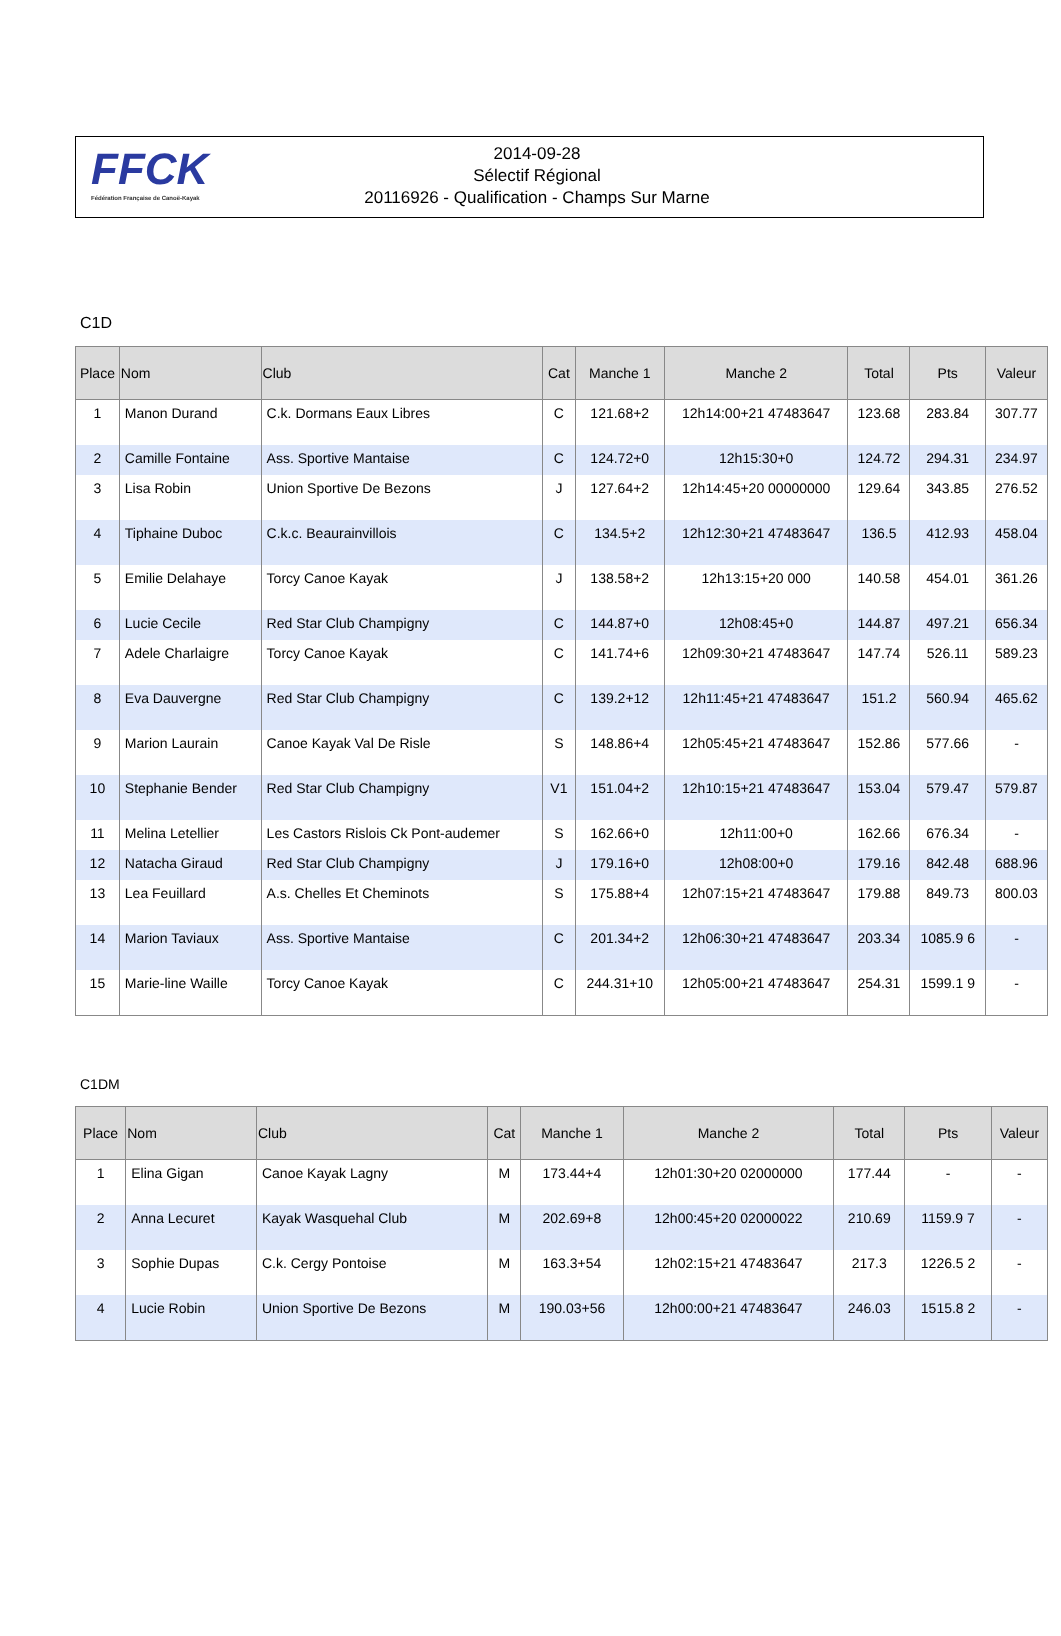FFCK
Fédération Française de Canoë-Kayak
2014-09-28
Sélectif Régional
20116926 - Qualification - Champs Sur Marne
C1D
| Place | Nom | Club | Cat | Manche 1 | Manche 2 | Total | Pts | Valeur |
| --- | --- | --- | --- | --- | --- | --- | --- | --- |
| 1 | Manon Durand | C.k. Dormans Eaux Libres | C | 121.68+2 | 12h14:00+21 47483647 | 123.68 | 283.84 | 307.77 |
| 2 | Camille Fontaine | Ass. Sportive Mantaise | C | 124.72+0 | 12h15:30+0 | 124.72 | 294.31 | 234.97 |
| 3 | Lisa Robin | Union Sportive De Bezons | J | 127.64+2 | 12h14:45+20 00000000 | 129.64 | 343.85 | 276.52 |
| 4 | Tiphaine Duboc | C.k.c. Beaurainvillois | C | 134.5+2 | 12h12:30+21 47483647 | 136.5 | 412.93 | 458.04 |
| 5 | Emilie Delahaye | Torcy Canoe Kayak | J | 138.58+2 | 12h13:15+20 000 | 140.58 | 454.01 | 361.26 |
| 6 | Lucie Cecile | Red Star Club Champigny | C | 144.87+0 | 12h08:45+0 | 144.87 | 497.21 | 656.34 |
| 7 | Adele Charlaigre | Torcy Canoe Kayak | C | 141.74+6 | 12h09:30+21 47483647 | 147.74 | 526.11 | 589.23 |
| 8 | Eva Dauvergne | Red Star Club Champigny | C | 139.2+12 | 12h11:45+21 47483647 | 151.2 | 560.94 | 465.62 |
| 9 | Marion Laurain | Canoe Kayak Val De Risle | S | 148.86+4 | 12h05:45+21 47483647 | 152.86 | 577.66 | - |
| 10 | Stephanie Bender | Red Star Club Champigny | V1 | 151.04+2 | 12h10:15+21 47483647 | 153.04 | 579.47 | 579.87 |
| 11 | Melina Letellier | Les Castors Rislois Ck Pont-audemer | S | 162.66+0 | 12h11:00+0 | 162.66 | 676.34 | - |
| 12 | Natacha Giraud | Red Star Club Champigny | J | 179.16+0 | 12h08:00+0 | 179.16 | 842.48 | 688.96 |
| 13 | Lea Feuillard | A.s. Chelles Et Cheminots | S | 175.88+4 | 12h07:15+21 47483647 | 179.88 | 849.73 | 800.03 |
| 14 | Marion Taviaux | Ass. Sportive Mantaise | C | 201.34+2 | 12h06:30+21 47483647 | 203.34 | 1085.9 6 | - |
| 15 | Marie-line Waille | Torcy Canoe Kayak | C | 244.31+10 | 12h05:00+21 47483647 | 254.31 | 1599.1 9 | - |
C1DM
| Place | Nom | Club | Cat | Manche 1 | Manche 2 | Total | Pts | Valeur |
| --- | --- | --- | --- | --- | --- | --- | --- | --- |
| 1 | Elina Gigan | Canoe Kayak Lagny | M | 173.44+4 | 12h01:30+20 02000000 | 177.44 | - | - |
| 2 | Anna Lecuret | Kayak Wasquehal Club | M | 202.69+8 | 12h00:45+20 02000022 | 210.69 | 1159.9 7 | - |
| 3 | Sophie Dupas | C.k. Cergy Pontoise | M | 163.3+54 | 12h02:15+21 47483647 | 217.3 | 1226.5 2 | - |
| 4 | Lucie Robin | Union Sportive De Bezons | M | 190.03+56 | 12h00:00+21 47483647 | 246.03 | 1515.8 2 | - |